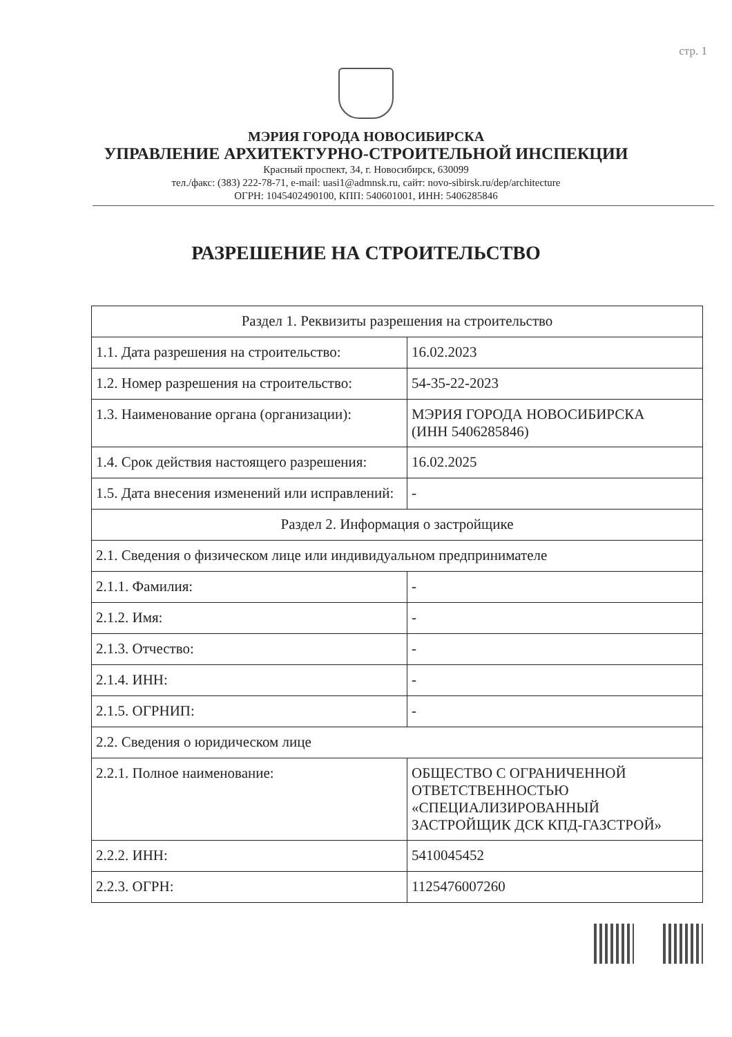стр. 1
МЭРИЯ ГОРОДА НОВОСИБИРСКА
УПРАВЛЕНИЕ АРХИТЕКТУРНО-СТРОИТЕЛЬНОЙ ИНСПЕКЦИИ
Красный проспект, 34, г. Новосибирск, 630099
тел./факс: (383) 222-78-71, e-mail: uasi1@admnsk.ru, сайт: novo-sibirsk.ru/dep/architecture
ОГРН: 1045402490100, КПП: 540601001, ИНН: 5406285846
РАЗРЕШЕНИЕ НА СТРОИТЕЛЬСТВО
| Раздел 1. Реквизиты разрешения на строительство | |
| 1.1. Дата разрешения на строительство: | 16.02.2023 |
| 1.2. Номер разрешения на строительство: | 54-35-22-2023 |
| 1.3. Наименование органа (организации): | МЭРИЯ ГОРОДА НОВОСИБИРСКА (ИНН 5406285846) |
| 1.4. Срок действия настоящего разрешения: | 16.02.2025 |
| 1.5. Дата внесения изменений или исправлений: | - |
| Раздел 2. Информация о застройщике | |
| 2.1. Сведения о физическом лице или индивидуальном предпринимателе | |
| 2.1.1. Фамилия: | - |
| 2.1.2. Имя: | - |
| 2.1.3. Отчество: | - |
| 2.1.4. ИНН: | - |
| 2.1.5. ОГРНИП: | - |
| 2.2. Сведения о юридическом лице | |
| 2.2.1. Полное наименование: | ОБЩЕСТВО С ОГРАНИЧЕННОЙ ОТВЕТСТВЕННОСТЬЮ «СПЕЦИАЛИЗИРОВАННЫЙ ЗАСТРОЙЩИК ДСК КПД-ГАЗСТРОЙ» |
| 2.2.2. ИНН: | 5410045452 |
| 2.2.3. ОГРН: | 1125476007260 |